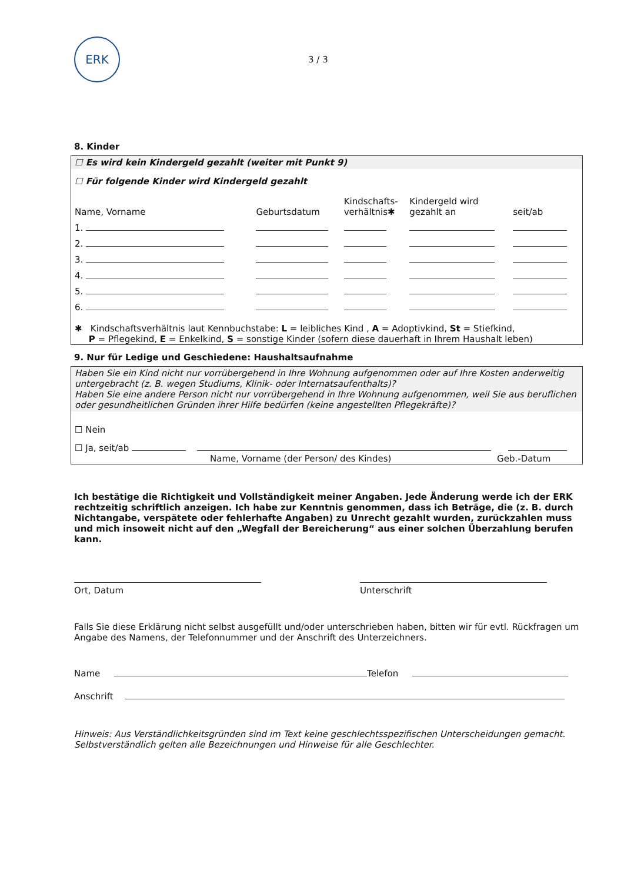ERK
3 / 3
8. Kinder
☐ Es wird kein Kindergeld gezahlt (weiter mit Punkt 9)
☐ Für folgende Kinder wird Kindergeld gezahlt
| Name, Vorname | Geburtsdatum | Kindschafts- verhältnis✱ | Kindergeld wird gezahlt an | seit/ab |
| 1. | | | | |
| 2. | | | | |
| 3. | | | | |
| 4. | | | | |
| 5. | | | | |
| 6. | | | | |
✱ Kindschaftsverhältnis laut Kennbuchstabe: L = leibliches Kind , A = Adoptivkind, St = Stiefkind,
P = Pflegekind, E = Enkelkind, S = sonstige Kinder (sofern diese dauerhaft in Ihrem Haushalt leben)
9. Nur für Ledige und Geschiedene: Haushaltsaufnahme
Haben Sie ein Kind nicht nur vorrübergehend in Ihre Wohnung aufgenommen oder auf Ihre Kosten anderweitig untergebracht (z. B. wegen Studiums, Klinik- oder Internatsaufenthalts)?
Haben Sie eine andere Person nicht nur vorrübergehend in Ihre Wohnung aufgenommen, weil Sie aus beruflichen oder gesundheitlichen Gründen ihrer Hilfe bedürfen (keine angestellten Pflegekräfte)?
☐ Nein
☐ Ja, seit/ab
Name, Vorname (der Person/ des Kindes) Geb.-Datum
Ich bestätige die Richtigkeit und Vollständigkeit meiner Angaben. Jede Änderung werde ich der ERK rechtzeitig schriftlich anzeigen. Ich habe zur Kenntnis genommen, dass ich Beträge, die (z. B. durch Nichtangabe, verspätete oder fehlerhafte Angaben) zu Unrecht gezahlt wurden, zurückzahlen muss und mich insoweit nicht auf den „Wegfall der Bereicherung“ aus einer solchen Überzahlung berufen kann.
Ort, Datum
Unterschrift
Falls Sie diese Erklärung nicht selbst ausgefüllt und/oder unterschrieben haben, bitten wir für evtl. Rückfragen um Angabe des Namens, der Telefonnummer und der Anschrift des Unterzeichners.
Name Telefon
Anschrift
Hinweis: Aus Verständlichkeitsgründen sind im Text keine geschlechtsspezifischen Unterscheidungen gemacht. Selbstverständlich gelten alle Bezeichnungen und Hinweise für alle Geschlechter.